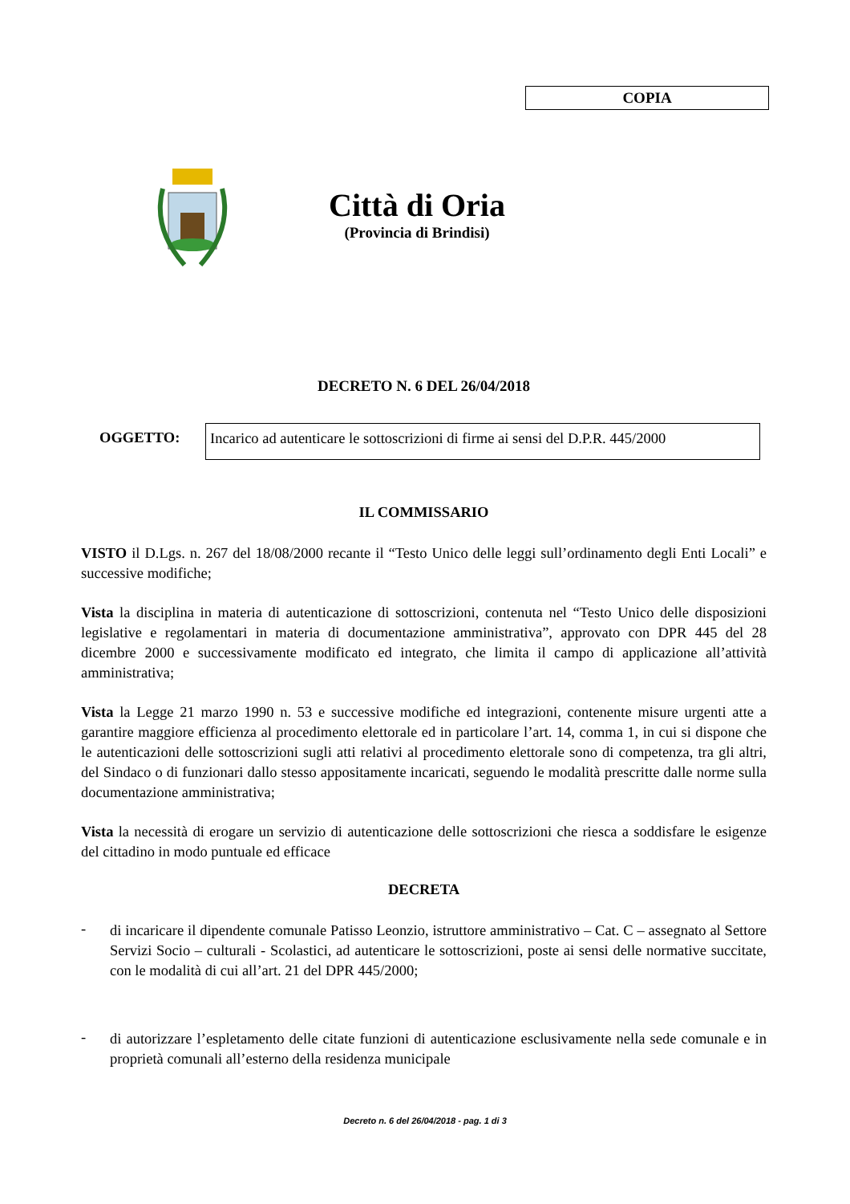COPIA
Città di Oria
(Provincia di Brindisi)
DECRETO N. 6 DEL 26/04/2018
OGGETTO: Incarico ad autenticare le sottoscrizioni di firme ai sensi del D.P.R. 445/2000
IL COMMISSARIO
VISTO il D.Lgs. n. 267 del 18/08/2000 recante il “Testo Unico delle leggi sull’ordinamento degli Enti Locali” e successive modifiche;
Vista la disciplina in materia di autenticazione di sottoscrizioni, contenuta nel “Testo Unico delle disposizioni legislative e regolamentari in materia di documentazione amministrativa”, approvato con DPR 445 del 28 dicembre 2000 e successivamente modificato ed integrato, che limita il campo di applicazione all’attività amministrativa;
Vista la Legge 21 marzo 1990 n. 53 e successive modifiche ed integrazioni, contenente misure urgenti atte a garantire maggiore efficienza al procedimento elettorale ed in particolare l’art. 14, comma 1, in cui si dispone che le autenticazioni delle sottoscrizioni sugli atti relativi al procedimento elettorale sono di competenza, tra gli altri, del Sindaco o di funzionari dallo stesso appositamente incaricati, seguendo le modalità prescritte dalle norme sulla documentazione amministrativa;
Vista la necessità di erogare un servizio di autenticazione delle sottoscrizioni che riesca a soddisfare le esigenze del cittadino in modo puntuale ed efficace
DECRETA
-
di incaricare il dipendente comunale Patisso Leonzio, istruttore amministrativo – Cat. C – assegnato al Settore Servizi Socio – culturali - Scolastici, ad autenticare le sottoscrizioni, poste ai sensi delle normative succitate, con le modalità di cui all’art. 21 del DPR 445/2000;
-
di autorizzare l’espletamento delle citate funzioni di autenticazione esclusivamente nella sede comunale e in proprietà comunali all’esterno della residenza municipale
Decreto n. 6 del 26/04/2018 - pag. 1 di 3